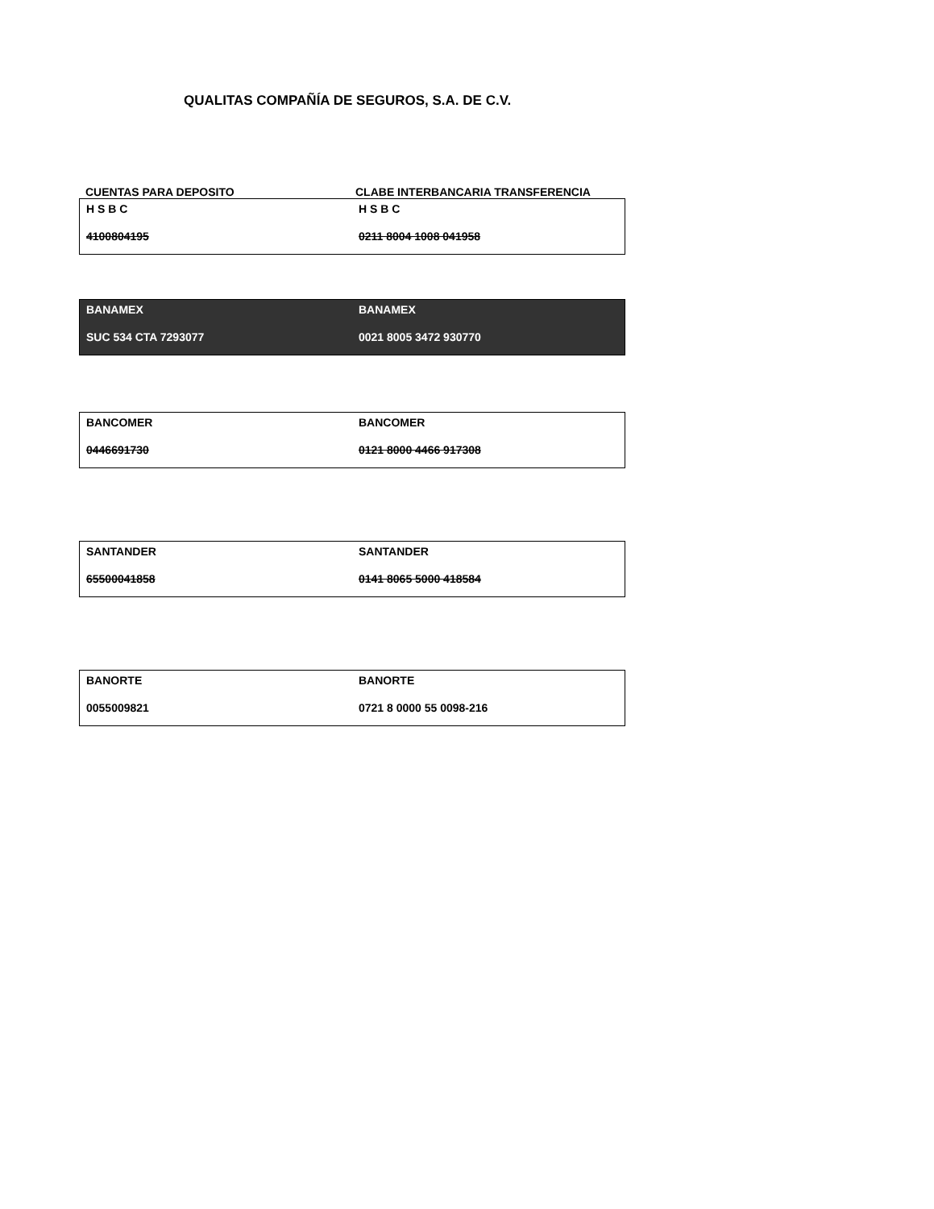QUALITAS COMPAÑÍA DE SEGUROS, S.A. DE C.V.
CUENTAS PARA DEPOSITO CLABE INTERBANCARIA TRANSFERENCIA
| H S B C | H S B C |
| 4100804195 | 0211 8004 1008 041958 |
| BANAMEX | BANAMEX |
| SUC 534 CTA 7293077 | 0021 8005 3472 930770 |
| BANCOMER | BANCOMER |
| 0446691730 | 0121 8000 4466 917308 |
| SANTANDER | SANTANDER |
| 65500041858 | 0141 8065 5000 418584 |
| BANORTE | BANORTE |
| 0055009821 | 0721 8 0000 55 0098-216 |